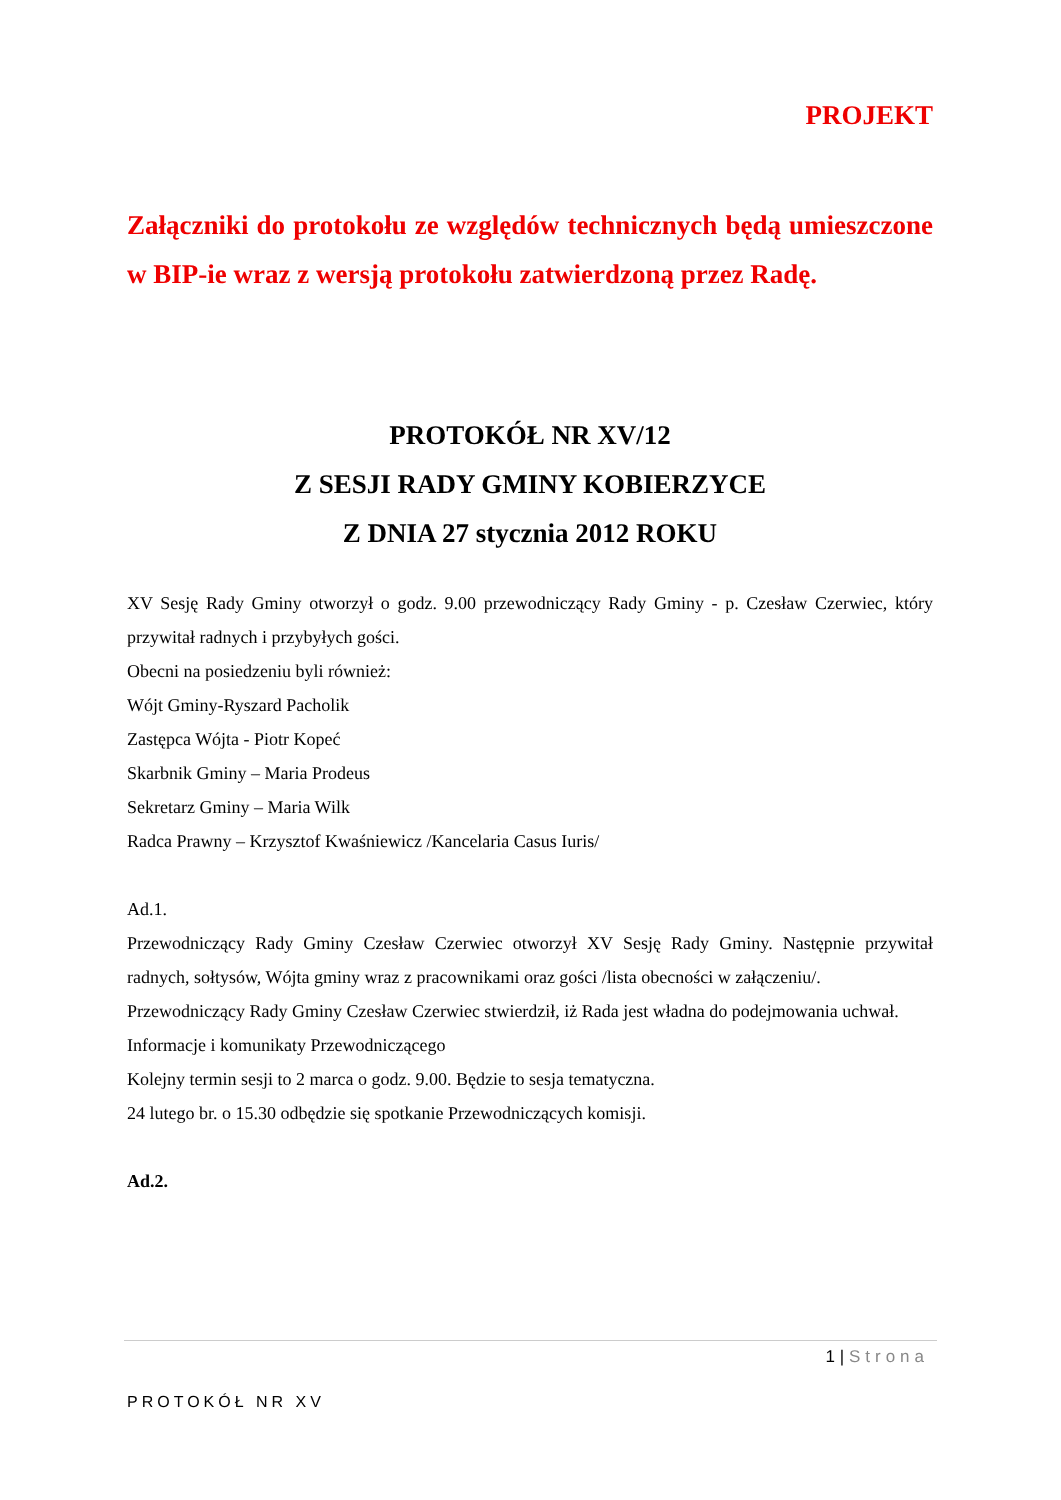PROJEKT
Załączniki do protokołu ze względów technicznych będą umieszczone w BIP-ie wraz z wersją protokołu zatwierdzoną przez Radę.
PROTOKÓŁ NR XV/12
Z SESJI RADY GMINY KOBIERZYCE
Z DNIA 27 stycznia 2012 ROKU
XV Sesję Rady Gminy otworzył o godz. 9.00 przewodniczący Rady Gminy - p. Czesław Czerwiec, który przywitał radnych i przybyłych gości.
Obecni na posiedzeniu byli również:
Wójt Gminy-Ryszard Pacholik
Zastępca Wójta - Piotr Kopeć
Skarbnik Gminy – Maria Prodeus
Sekretarz Gminy – Maria Wilk
Radca Prawny – Krzysztof Kwaśniewicz /Kancelaria Casus Iuris/
Ad.1.
Przewodniczący Rady Gminy Czesław Czerwiec otworzył XV Sesję Rady Gminy. Następnie przywitał radnych, sołtysów, Wójta gminy wraz z pracownikami oraz gości /lista obecności w załączeniu/.
Przewodniczący Rady Gminy Czesław Czerwiec stwierdził, iż Rada jest władna do podejmowania uchwał.
Informacje i komunikaty Przewodniczącego
Kolejny termin sesji to 2 marca o godz. 9.00. Będzie to sesja tematyczna.
24 lutego br. o 15.30 odbędzie się spotkanie Przewodniczących komisji.
Ad.2.
1 | Strona
PROTOKÓŁ NR XV